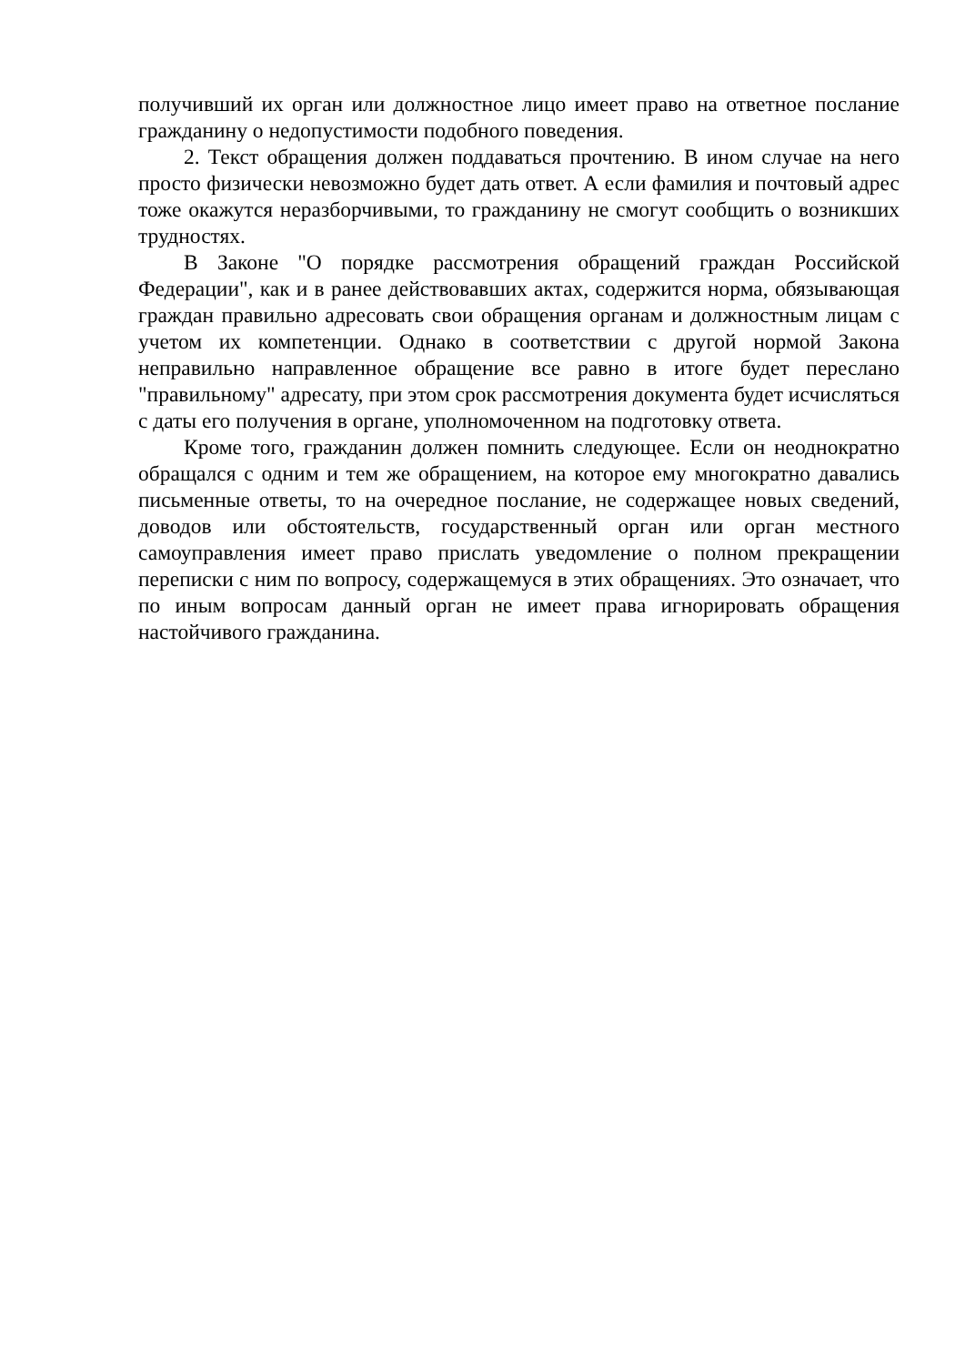получивший их орган или должностное лицо имеет право на ответное послание гражданину о недопустимости подобного поведения.
2. Текст обращения должен поддаваться прочтению. В ином случае на него просто физически невозможно будет дать ответ. А если фамилия и почтовый адрес тоже окажутся неразборчивыми, то гражданину не смогут сообщить о возникших трудностях.
В Законе "О порядке рассмотрения обращений граждан Российской Федерации", как и в ранее действовавших актах, содержится норма, обязывающая граждан правильно адресовать свои обращения органам и должностным лицам с учетом их компетенции. Однако в соответствии с другой нормой Закона неправильно направленное обращение все равно в итоге будет переслано "правильному" адресату, при этом срок рассмотрения документа будет исчисляться с даты его получения в органе, уполномоченном на подготовку ответа.
Кроме того, гражданин должен помнить следующее. Если он неоднократно обращался с одним и тем же обращением, на которое ему многократно давались письменные ответы, то на очередное послание, не содержащее новых сведений, доводов или обстоятельств, государственный орган или орган местного самоуправления имеет право прислать уведомление о полном прекращении переписки с ним по вопросу, содержащемуся в этих обращениях. Это означает, что по иным вопросам данный орган не имеет права игнорировать обращения настойчивого гражданина.